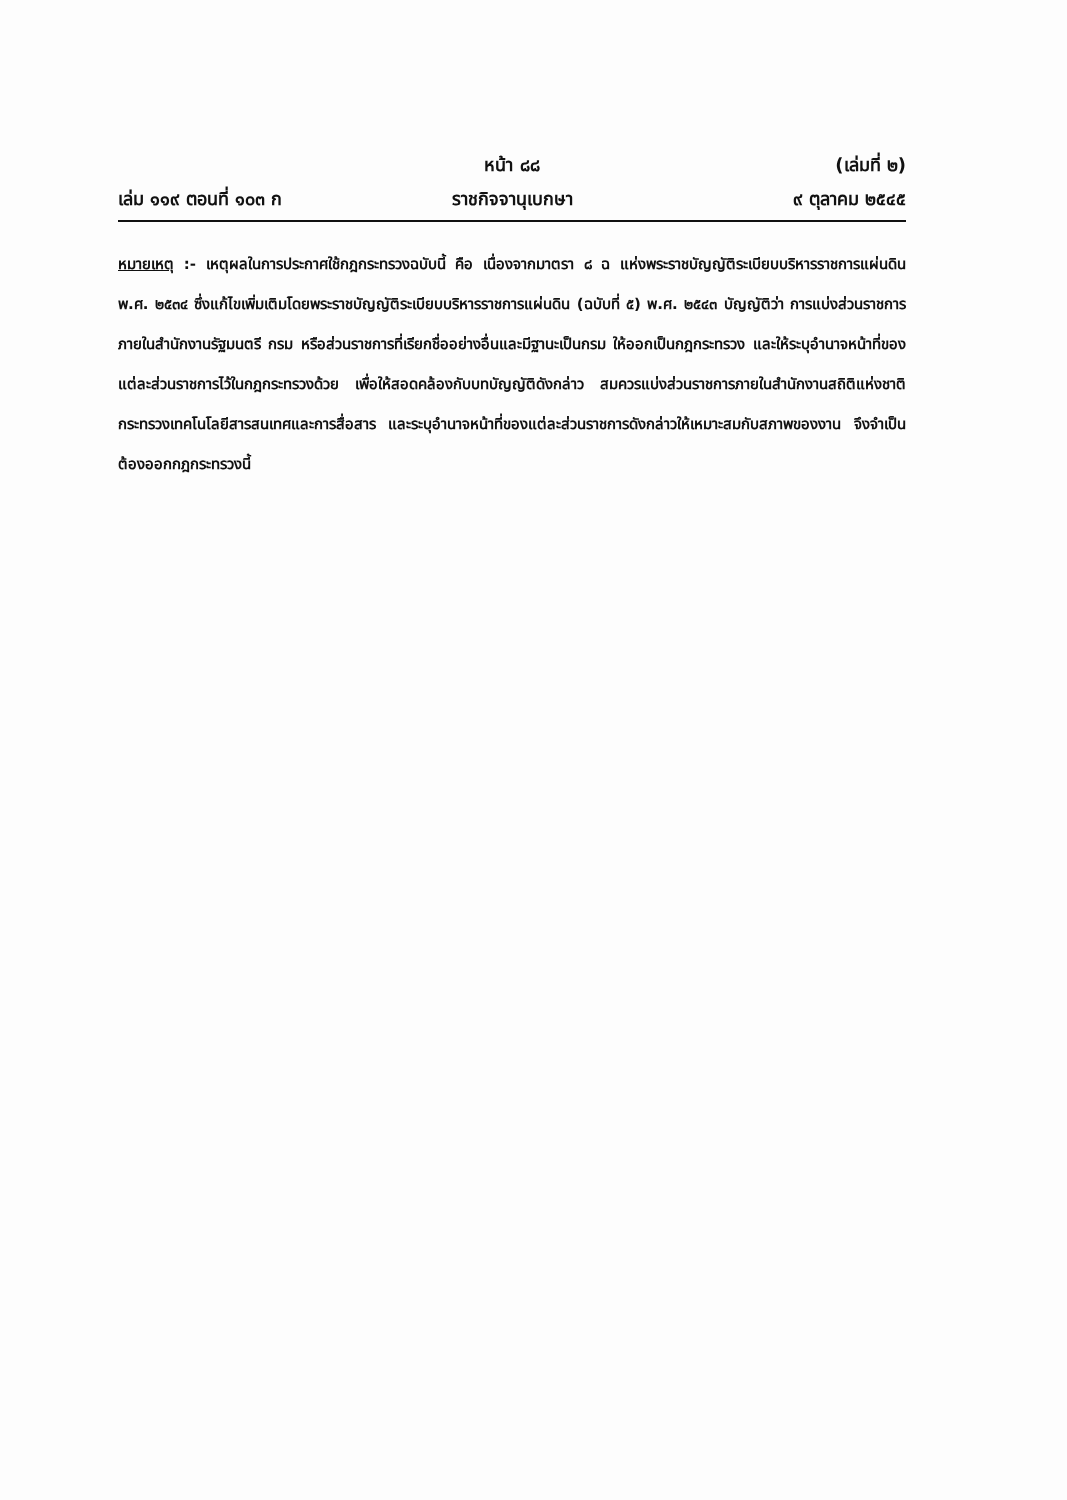หน้า ๘๘ (เล่มที่ ๒)
เล่ม ๑๑๙ ตอนที่ ๑๐๓ ก ราชกิจจานุเบกษา ๙ ตุลาคม ๒๕๔๕
หมายเหตุ :- เหตุผลในการประกาศใช้กฎกระทรวงฉบับนี้ คือ เนื่องจากมาตรา ๘ ฉ แห่งพระราชบัญญัติระเบียบบริหารราชการแผ่นดิน พ.ศ. ๒๕๓๔ ซึ่งแก้ไขเพิ่มเติมโดยพระราชบัญญัติระเบียบบริหารราชการแผ่นดิน (ฉบับที่ ๕) พ.ศ. ๒๕๔๓ บัญญัติว่า การแบ่งส่วนราชการภายในสำนักงานรัฐมนตรี กรม หรือส่วนราชการที่เรียกชื่ออย่างอื่นและมีฐานะเป็นกรม ให้ออกเป็นกฎกระทรวง และให้ระบุอำนาจหน้าที่ของแต่ละส่วนราชการไว้ในกฎกระทรวงด้วย เพื่อให้สอดคล้องกับบทบัญญัติดังกล่าว สมควรแบ่งส่วนราชการภายในสำนักงานสถิติแห่งชาติ กระทรวงเทคโนโลยีสารสนเทศและการสื่อสาร และระบุอำนาจหน้าที่ของแต่ละส่วนราชการดังกล่าวให้เหมาะสมกับสภาพของงาน จึงจำเป็นต้องออกกฎกระทรวงนี้